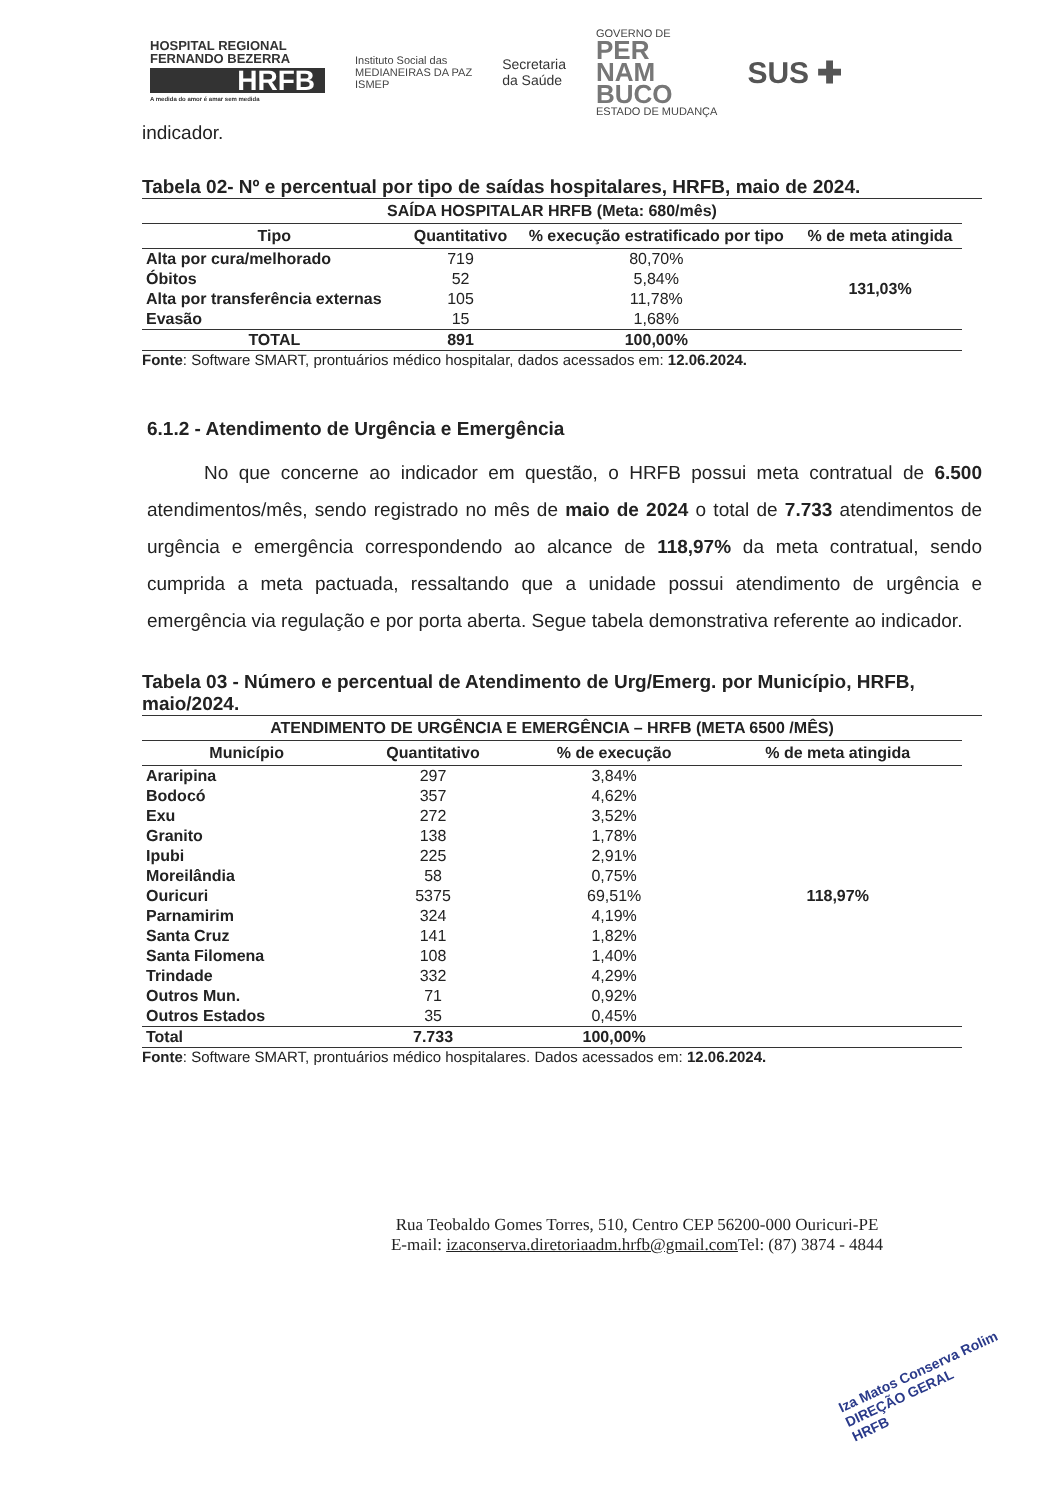HOSPITAL REGIONAL
FERNANDO BEZERRA
HRFB
A medida do amor é amar sem medida
Instituto Social das
MEDIANEIRAS DA PAZ
ISMEP
Secretaria
da Saúde
GOVERNO DE
PER
NAM
BUCO
ESTADO DE MUDANÇA
SUS ✚
indicador.
Tabela 02- Nº e percentual por tipo de saídas hospitalares, HRFB, maio de 2024.
| SAÍDA HOSPITALAR HRFB (Meta: 680/mês) | | | |
| --- | --- | --- | --- |
| Tipo | Quantitativo | % execução estratificado por tipo | % de meta atingida |
| Alta por cura/melhorado | 719 | 80,70% | 131,03% |
| Óbitos | 52 | 5,84% | |
| Alta por transferência externas | 105 | 11,78% | |
| Evasão | 15 | 1,68% | |
| TOTAL | 891 | 100,00% | |
Fonte: Software SMART, prontuários médico hospitalar, dados acessados em: 12.06.2024.
6.1.2 - Atendimento de Urgência e Emergência
   No que concerne ao indicador em questão, o HRFB possui meta contratual de 6.500 atendimentos/mês, sendo registrado no mês de maio de 2024 o total de 7.733 atendimentos de urgência e emergência correspondendo ao alcance de 118,97% da meta contratual, sendo cumprida a meta pactuada, ressaltando que a unidade possui atendimento de urgência e emergência via regulação e por porta aberta. Segue tabela demonstrativa referente ao indicador.
Tabela 03 - Número e percentual de Atendimento de Urg/Emerg. por Município, HRFB, maio/2024.
| ATENDIMENTO DE URGÊNCIA E EMERGÊNCIA – HRFB (META 6500 /MÊS) | | | |
| --- | --- | --- | --- |
| Município | Quantitativo | % de execução | % de meta atingida |
| Araripina | 297 | 3,84% | 118,97% |
| Bodocó | 357 | 4,62% | |
| Exu | 272 | 3,52% | |
| Granito | 138 | 1,78% | |
| Ipubi | 225 | 2,91% | |
| Moreilândia | 58 | 0,75% | |
| Ouricuri | 5375 | 69,51% | |
| Parnamirim | 324 | 4,19% | |
| Santa Cruz | 141 | 1,82% | |
| Santa Filomena | 108 | 1,40% | |
| Trindade | 332 | 4,29% | |
| Outros Mun. | 71 | 0,92% | |
| Outros Estados | 35 | 0,45% | |
| Total | 7.733 | 100,00% | |
Fonte: Software SMART, prontuários médico hospitalares. Dados acessados em: 12.06.2024.
Rua Teobaldo Gomes Torres, 510, Centro CEP 56200-000 Ouricuri-PE
E-mail: izaconserva.diretoriaadm.hrfb@gmail.com Tel: (87) 3874 - 4844
Iza Matos Conserva Rolim
DIREÇÃO GERAL
HRFB